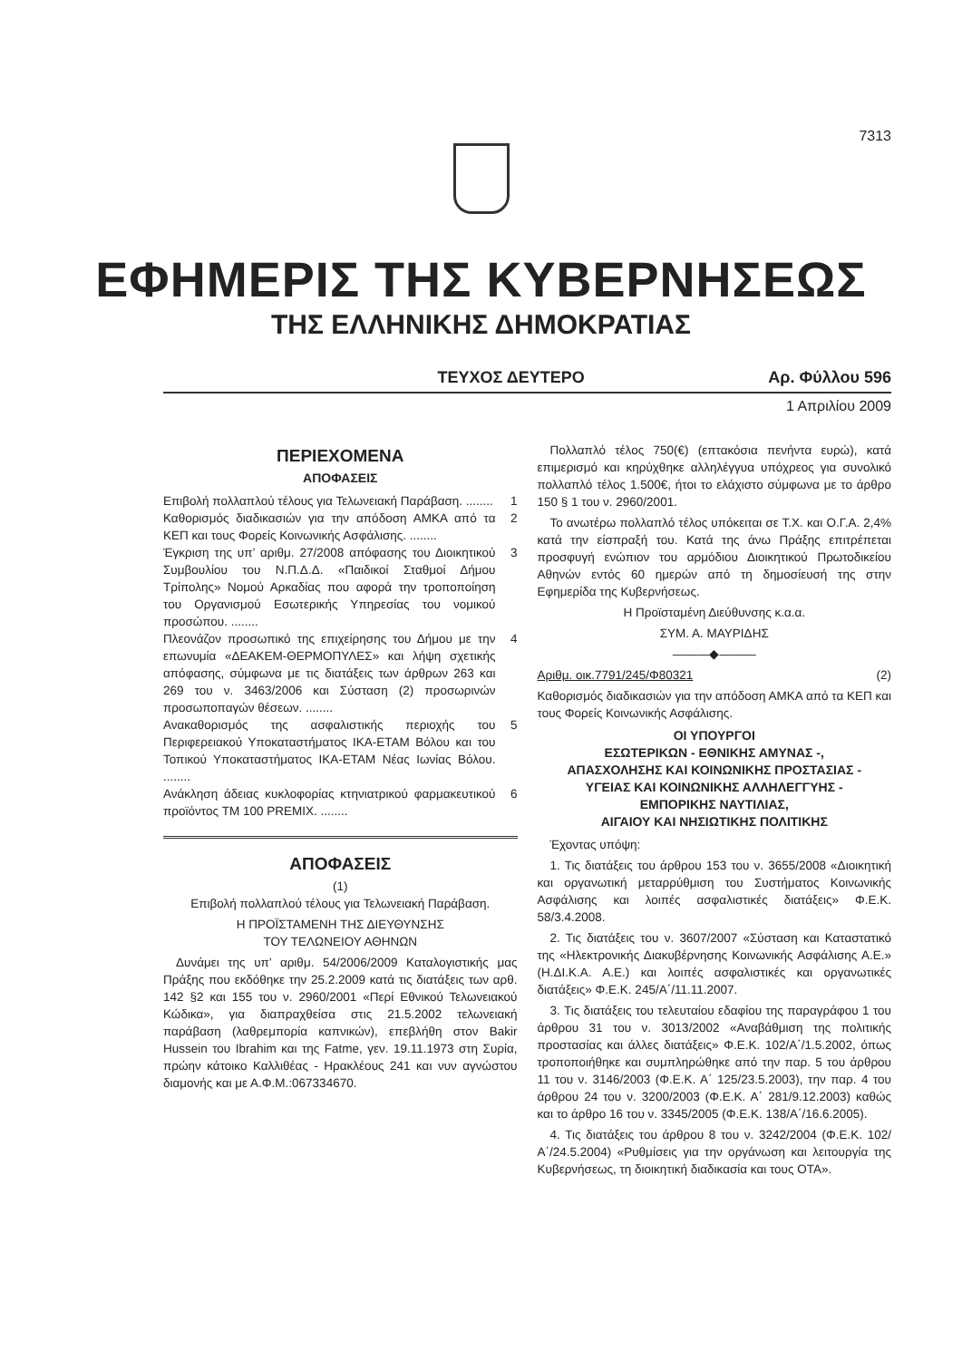7313
ΕΦΗΜΕΡΙΣ ΤΗΣ ΚΥΒΕΡΝΗΣΕΩΣ
ΤΗΣ ΕΛΛΗΝΙΚΗΣ ΔΗΜΟΚΡΑΤΙΑΣ
ΤΕΥΧΟΣ ΔΕΥΤΕΡΟ Αρ. Φύλλου 596
1 Απριλίου 2009
ΠΕΡΙΕΧΟΜΕΝΑ
ΑΠΟΦΑΣΕΙΣ
Επιβολή πολλαπλού τέλους για Τελωνειακή Παράβαση. ........ 1
Καθορισμός διαδικασιών για την απόδοση ΑΜΚΑ από τα ΚΕΠ και τους Φορείς Κοινωνικής Ασφάλισης. ........ 2
Έγκριση της υπ’ αριθμ. 27/2008 απόφασης του Διοικητικού Συμβουλίου του Ν.Π.Δ.Δ. «Παιδικοί Σταθμοί Δήμου Τρίπολης» Νομού Αρκαδίας που αφορά την τροποποίηση του Οργανισμού Εσωτερικής Υπηρεσίας του νομικού προσώπου. ........ 3
Πλεονάζον προσωπικό της επιχείρησης του Δήμου με την επωνυμία «ΔΕΑΚΕΜ-ΘΕΡΜΟΠΥΛΕΣ» και λήψη σχετικής απόφασης, σύμφωνα με τις διατάξεις των άρθρων 263 και 269 του ν. 3463/2006 και Σύσταση (2) προσωρινών προσωποπαγών θέσεων. ........ 4
Ανακαθορισμός της ασφαλιστικής περιοχής του Περιφερειακού Υποκαταστήματος ΙΚΑ-ΕΤΑΜ Βόλου και του Τοπικού Υποκαταστήματος ΙΚΑ-ΕΤΑΜ Νέας Ιωνίας Βόλου. ........ 5
Ανάκληση άδειας κυκλοφορίας κτηνιατρικού φαρμακευτικού προϊόντος TM 100 PREMIX. ........ 6
ΑΠΟΦΑΣΕΙΣ
(1)
Επιβολή πολλαπλού τέλους για Τελωνειακή Παράβαση.
Η ΠΡΟΪΣΤΑΜΕΝΗ ΤΗΣ ΔΙΕΥΘΥΝΣΗΣ
ΤΟΥ ΤΕΛΩΝΕΙΟΥ ΑΘΗΝΩΝ
Δυνάμει της υπ’ αριθμ. 54/2006/2009 Καταλογιστικής μας Πράξης που εκδόθηκε την 25.2.2009 κατά τις διατάξεις των αρθ. 142 §2 και 155 του ν. 2960/2001 «Περί Εθνικού Τελωνειακού Κώδικα», για διαπραχθείσα στις 21.5.2002 τελωνειακή παράβαση (λαθρεμπορία καπνικών), επεβλήθη στον Bakir Hussein του Ibrahim και της Fatme, γεν. 19.11.1973 στη Συρία, πρώην κάτοικο Καλλιθέας - Ηρακλέους 241 και νυν αγνώστου διαμονής και με Α.Φ.Μ.:067334670.
Πολλαπλό τέλος 750(€) (επτακόσια πενήντα ευρώ), κατά επιμερισμό και κηρύχθηκε αλληλέγγυα υπόχρεος για συνολικό πολλαπλό τέλος 1.500€, ήτοι το ελάχιστο σύμφωνα με το άρθρο 150 § 1 του ν. 2960/2001.
Το ανωτέρω πολλαπλό τέλος υπόκειται σε Τ.Χ. και Ο.Γ.Α. 2,4% κατά την είσπραξή του. Κατά της άνω Πράξης επιτρέπεται προσφυγή ενώπιον του αρμόδιου Διοικητικού Πρωτοδικείου Αθηνών εντός 60 ημερών από τη δημοσίευσή της στην Εφημερίδα της Κυβερνήσεως.
Η Προϊσταμένη Διεύθυνσης κ.α.α.
ΣΥΜ. Α. ΜΑΥΡΙΔΗΣ
———◆———
Αριθμ. οικ.7791/245/Φ80321 (2)
Καθορισμός διαδικασιών για την απόδοση ΑΜΚΑ από τα ΚΕΠ και τους Φορείς Κοινωνικής Ασφάλισης.
ΟΙ ΥΠΟΥΡΓΟΙ
ΕΣΩΤΕΡΙΚΩΝ - ΕΘΝΙΚΗΣ ΑΜΥΝΑΣ -,
ΑΠΑΣΧΟΛΗΣΗΣ ΚΑΙ ΚΟΙΝΩΝΙΚΗΣ ΠΡΟΣΤΑΣΙΑΣ -
ΥΓΕΙΑΣ ΚΑΙ ΚΟΙΝΩΝΙΚΗΣ ΑΛΛΗΛΕΓΓΥΗΣ -
ΕΜΠΟΡΙΚΗΣ ΝΑΥΤΙΛΙΑΣ,
ΑΙΓΑΙΟΥ ΚΑΙ ΝΗΣΙΩΤΙΚΗΣ ΠΟΛΙΤΙΚΗΣ
Έχοντας υπόψη:
1. Τις διατάξεις του άρθρου 153 του ν. 3655/2008 «Διοικητική και οργανωτική μεταρρύθμιση του Συστήματος Κοινωνικής Ασφάλισης και λοιπές ασφαλιστικές διατάξεις» Φ.Ε.Κ. 58/3.4.2008.
2. Τις διατάξεις του ν. 3607/2007 «Σύσταση και Καταστατικό της «Ηλεκτρονικής Διακυβέρνησης Κοινωνικής Ασφάλισης Α.Ε.» (Η.ΔΙ.Κ.Α. Α.Ε.) και λοιπές ασφαλιστικές και οργανωτικές διατάξεις» Φ.Ε.Κ. 245/Α΄/11.11.2007.
3. Τις διατάξεις του τελευταίου εδαφίου της παραγράφου 1 του άρθρου 31 του ν. 3013/2002 «Αναβάθμιση της πολιτικής προστασίας και άλλες διατάξεις» Φ.Ε.Κ. 102/Α΄/1.5.2002, όπως τροποποιήθηκε και συμπληρώθηκε από την παρ. 5 του άρθρου 11 του ν. 3146/2003 (Φ.Ε.Κ. Α΄ 125/23.5.2003), την παρ. 4 του άρθρου 24 του ν. 3200/2003 (Φ.Ε.Κ. Α΄ 281/9.12.2003) καθώς και το άρθρο 16 του ν. 3345/2005 (Φ.Ε.Κ. 138/Α΄/16.6.2005).
4. Τις διατάξεις του άρθρου 8 του ν. 3242/2004 (Φ.Ε.Κ. 102/Α΄/24.5.2004) «Ρυθμίσεις για την οργάνωση και λειτουργία της Κυβερνήσεως, τη διοικητική διαδικασία και τους ΟΤΑ».